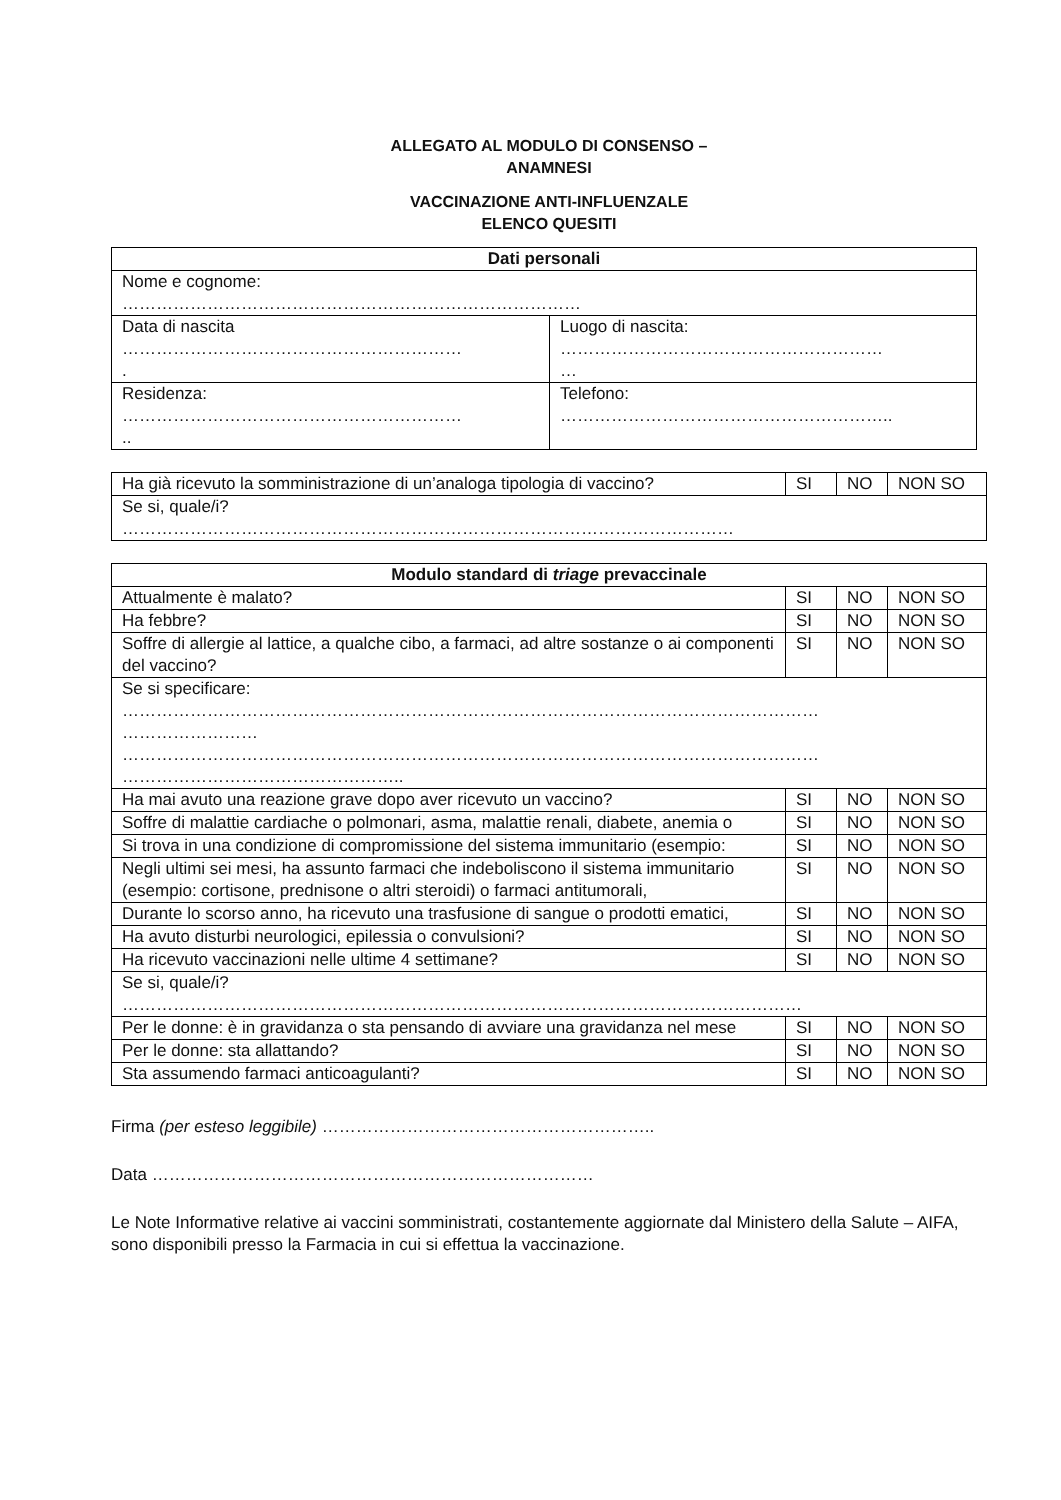ALLEGATO AL MODULO DI CONSENSO –
ANAMNESI
VACCINAZIONE ANTI-INFLUENZALE
ELENCO QUESITI
| Dati personali | |
| --- | --- |
| Nome e cognome: ……………………………………………………………………… | |
| Data di nascita …………………………………………………… . | Luogo di nascita: ………………………………………………… … |
| Residenza: …………………………………………………… .. | Telefono: ………………………………………………….. |
| Ha già ricevuto la somministrazione di un’analoga tipologia di vaccino? | SI | NO | NON SO |
| Se si, quale/i? ……………………………………………………………………………………………… | | | |
| Modulo standard di triage prevaccinale | | | |
| --- | --- | --- | --- |
| Attualmente è malato? | SI | NO | NON SO |
| Ha febbre? | SI | NO | NON SO |
| Soffre di allergie al lattice, a qualche cibo, a farmaci, ad altre sostanze o ai componenti del vaccino? | SI | NO | NON SO |
| Se si specificare: …………………………………………………………………………………………………………… …………………… …………………………………………………………………………………………………………… ………………………………………….. | | | |
| Ha mai avuto una reazione grave dopo aver ricevuto un vaccino? | SI | NO | NON SO |
| Soffre di malattie cardiache o polmonari, asma, malattie renali, diabete, anemia o | SI | NO | NON SO |
| Si trova in una condizione di compromissione del sistema immunitario (esempio: | SI | NO | NON SO |
| Negli ultimi sei mesi, ha assunto farmaci che indeboliscono il sistema immunitario (esempio: cortisone, prednisone o altri steroidi) o farmaci antitumorali, | SI | NO | NON SO |
| Durante lo scorso anno, ha ricevuto una trasfusione di sangue o prodotti ematici, | SI | NO | NON SO |
| Ha avuto disturbi neurologici, epilessia o convulsioni? | SI | NO | NON SO |
| Ha ricevuto vaccinazioni nelle ultime 4 settimane? | SI | NO | NON SO |
| Se si, quale/i? ………………………………………………………………………………………………………… | | | |
| Per le donne: è in gravidanza o sta pensando di avviare una gravidanza nel mese | SI | NO | NON SO |
| Per le donne: sta allattando? | SI | NO | NON SO |
| Sta assumendo farmaci anticoagulanti? | SI | NO | NON SO |
Firma (per esteso leggibile) …………………………………………………..
Data ……………………………………………………………………
Le Note Informative relative ai vaccini somministrati, costantemente aggiornate dal Ministero della Salute – AIFA, sono disponibili presso la Farmacia in cui si effettua la vaccinazione.